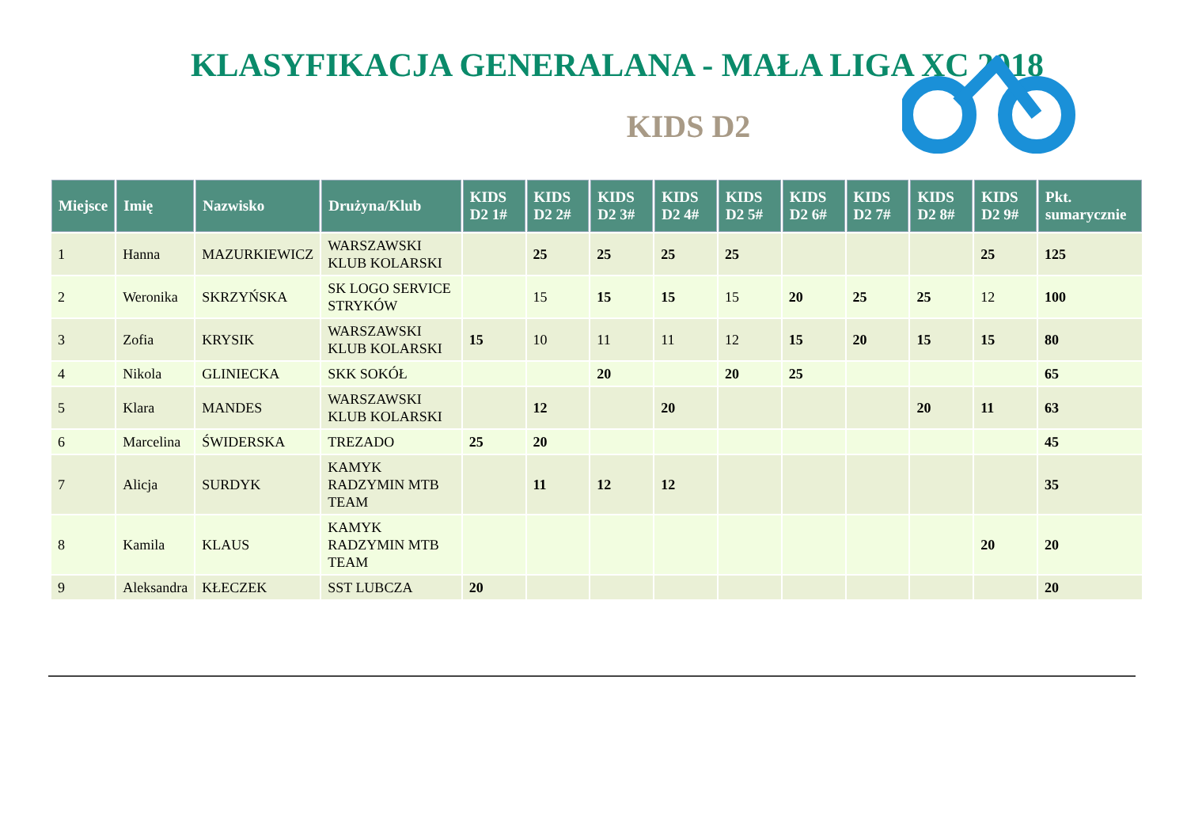KLASYFIKACJA GENERALANA - MAŁA LIGA XC 2018
KIDS D2
| Miejsce | Imię | Nazwisko | Drużyna/Klub | KIDS D2 1# | KIDS D2 2# | KIDS D2 3# | KIDS D2 4# | KIDS D2 5# | KIDS D2 6# | KIDS D2 7# | KIDS D2 8# | KIDS D2 9# | Pkt. sumarycznie |
| --- | --- | --- | --- | --- | --- | --- | --- | --- | --- | --- | --- | --- | --- |
| 1 | Hanna | MAZURKIEWICZ | WARSZAWSKI KLUB KOLARSKI | | 25 | 25 | 25 | 25 | | | | 25 | 125 |
| 2 | Weronika | SKRZYŃSKA | SK LOGO SERVICE STRYKÓW | | 15 | 15 | 15 | 15 | 20 | 25 | 25 | 12 | 100 |
| 3 | Zofia | KRYSIK | WARSZAWSKI KLUB KOLARSKI | 15 | 10 | 11 | 11 | 12 | 15 | 20 | 15 | 15 | 80 |
| 4 | Nikola | GLINIECKA | SKK SOKÓŁ | | | 20 | | 20 | 25 | | | | 65 |
| 5 | Klara | MANDES | WARSZAWSKI KLUB KOLARSKI | | 12 | | 20 | | | | 20 | 11 | 63 |
| 6 | Marcelina | ŚWIDERSKA | TREZADO | 25 | 20 | | | | | | | | 45 |
| 7 | Alicja | SURDYK | KAMYK RADZYMIN MTB TEAM | | 11 | 12 | 12 | | | | | | 35 |
| 8 | Kamila | KLAUS | KAMYK RADZYMIN MTB TEAM | | | | | | | | | 20 | 20 |
| 9 | Aleksandra | KŁECZEK | SST LUBCZA | 20 | | | | | | | | | 20 |